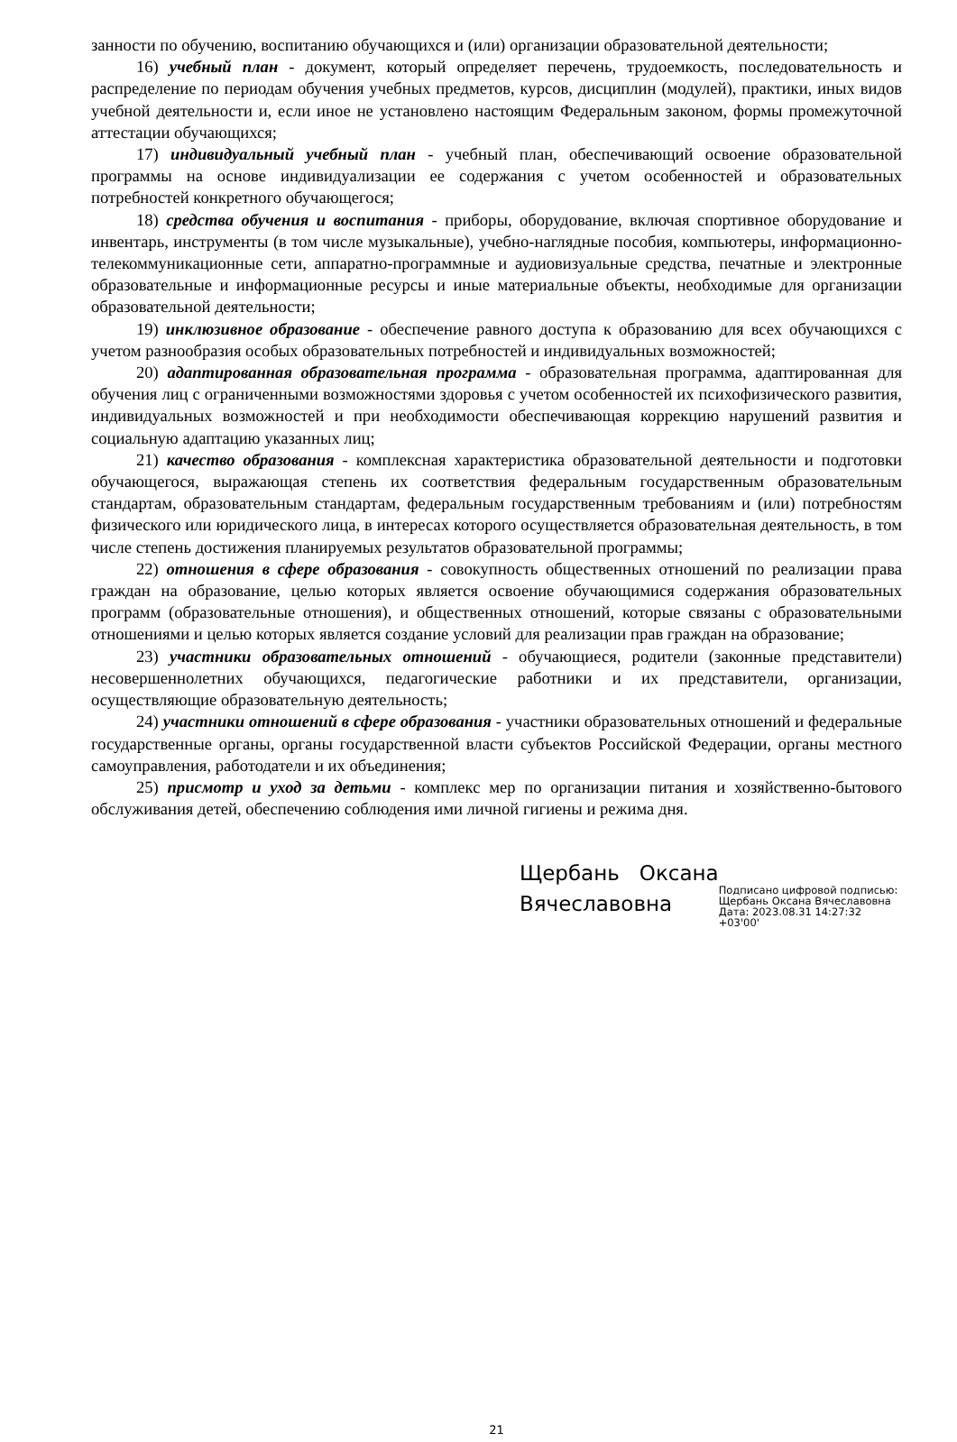занности по обучению, воспитанию обучающихся и (или) организации образовательной деятельности;
16) учебный план - документ, который определяет перечень, трудоемкость, последовательность и распределение по периодам обучения учебных предметов, курсов, дисциплин (модулей), практики, иных видов учебной деятельности и, если иное не установлено настоящим Федеральным законом, формы промежуточной аттестации обучающихся;
17) индивидуальный учебный план - учебный план, обеспечивающий освоение образовательной программы на основе индивидуализации ее содержания с учетом особенностей и образовательных потребностей конкретного обучающегося;
18) средства обучения и воспитания - приборы, оборудование, включая спортивное оборудование и инвентарь, инструменты (в том числе музыкальные), учебно-наглядные пособия, компьютеры, информационно-телекоммуникационные сети, аппаратно-программные и аудиовизуальные средства, печатные и электронные образовательные и информационные ресурсы и иные материальные объекты, необходимые для организации образовательной деятельности;
19) инклюзивное образование - обеспечение равного доступа к образованию для всех обучающихся с учетом разнообразия особых образовательных потребностей и индивидуальных возможностей;
20) адаптированная образовательная программа - образовательная программа, адаптированная для обучения лиц с ограниченными возможностями здоровья с учетом особенностей их психофизического развития, индивидуальных возможностей и при необходимости обеспечивающая коррекцию нарушений развития и социальную адаптацию указанных лиц;
21) качество образования - комплексная характеристика образовательной деятельности и подготовки обучающегося, выражающая степень их соответствия федеральным государственным образовательным стандартам, образовательным стандартам, федеральным государственным требованиям и (или) потребностям физического или юридического лица, в интересах которого осуществляется образовательная деятельность, в том числе степень достижения планируемых результатов образовательной программы;
22) отношения в сфере образования - совокупность общественных отношений по реализации права граждан на образование, целью которых является освоение обучающимися содержания образовательных программ (образовательные отношения), и общественных отношений, которые связаны с образовательными отношениями и целью которых является создание условий для реализации прав граждан на образование;
23) участники образовательных отношений - обучающиеся, родители (законные представители) несовершеннолетних обучающихся, педагогические работники и их представители, организации, осуществляющие образовательную деятельность;
24) участники отношений в сфере образования - участники образовательных отношений и федеральные государственные органы, органы государственной власти субъектов Российской Федерации, органы местного самоуправления, работодатели и их объединения;
25) присмотр и уход за детьми - комплекс мер по организации питания и хозяйственно-бытового обслуживания детей, обеспечению соблюдения ими личной гигиены и режима дня.
Щербань Оксана Вячеславовна
Подписано цифровой подписью:
Щербань Оксана Вячеславовна
Дата: 2023.08.31 14:27:32 +03'00'
21